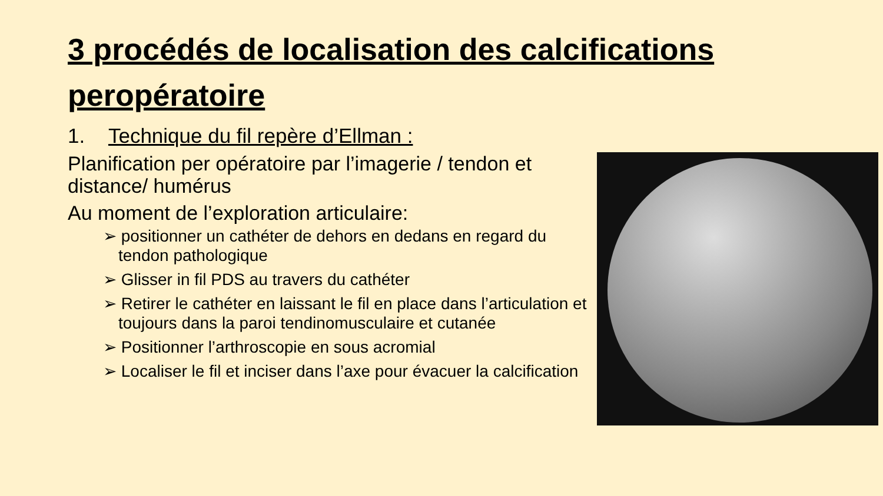3 procédés de localisation des calcifications peropératoire
1. Technique du fil repère d’Ellman :
Planification per opératoire par l’imagerie / tendon et distance/ humérus
Au moment de l’exploration articulaire:
➢ positionner un cathéter de dehors en dedans en regard du tendon pathologique
➢ Glisser in fil PDS au travers du cathéter
➢ Retirer le cathéter en laissant le fil en place dans l’articulation et toujours dans la paroi tendinomusculaire et cutanée
➢ Positionner l’arthroscopie en sous acromial
➢ Localiser le fil et inciser dans l’axe pour évacuer la calcification